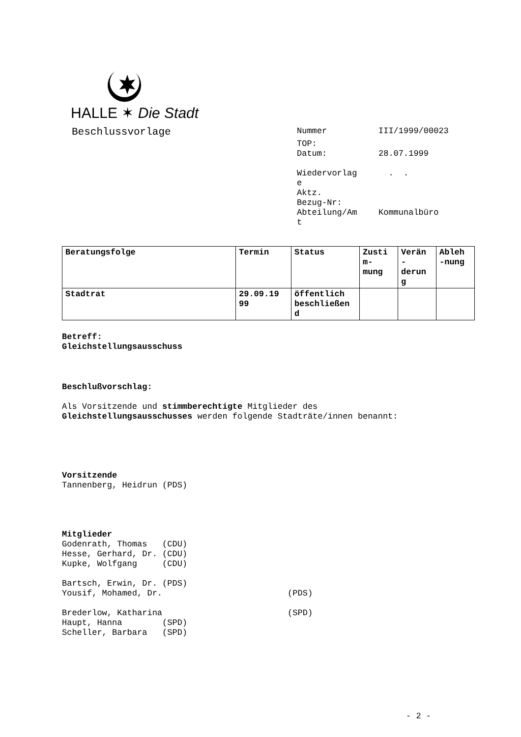HALLE ✶ Die Stadt
Beschlussvorlage
| Nummer | III/1999/00023 |
| TOP: | |
| Datum: | 28.07.1999 |
| Wiedervorlag e | . . |
| Aktz. | |
| Bezug-Nr: | |
| Abteilung/Am t | Kommunalbüro |
| Beratungsfolge | Termin | Status | Zusti m- mung | Verän - derun g | Ableh -nung |
| --- | --- | --- | --- | --- | --- |
| Stadtrat | 29.09.19 99 | öffentlich beschließen d | | | |
Betreff:
Gleichstellungsausschuss
Beschlußvorschlag:
Als Vorsitzende und stimmberechtigte Mitglieder des
Gleichstellungsausschusses werden folgende Stadträte/innen benannt:
Vorsitzende
Tannenberg, Heidrun (PDS)
Mitglieder
Godenrath, Thomas   (CDU)
Hesse, Gerhard, Dr. (CDU)
Kupke, Wolfgang     (CDU)

Bartsch, Erwin, Dr. (PDS)
Yousif, Mohamed, Dr.                         (PDS)

Brederlow, Katharina                         (SPD)
Haupt, Hanna        (SPD)
Scheller, Barbara   (SPD)
- 2 -